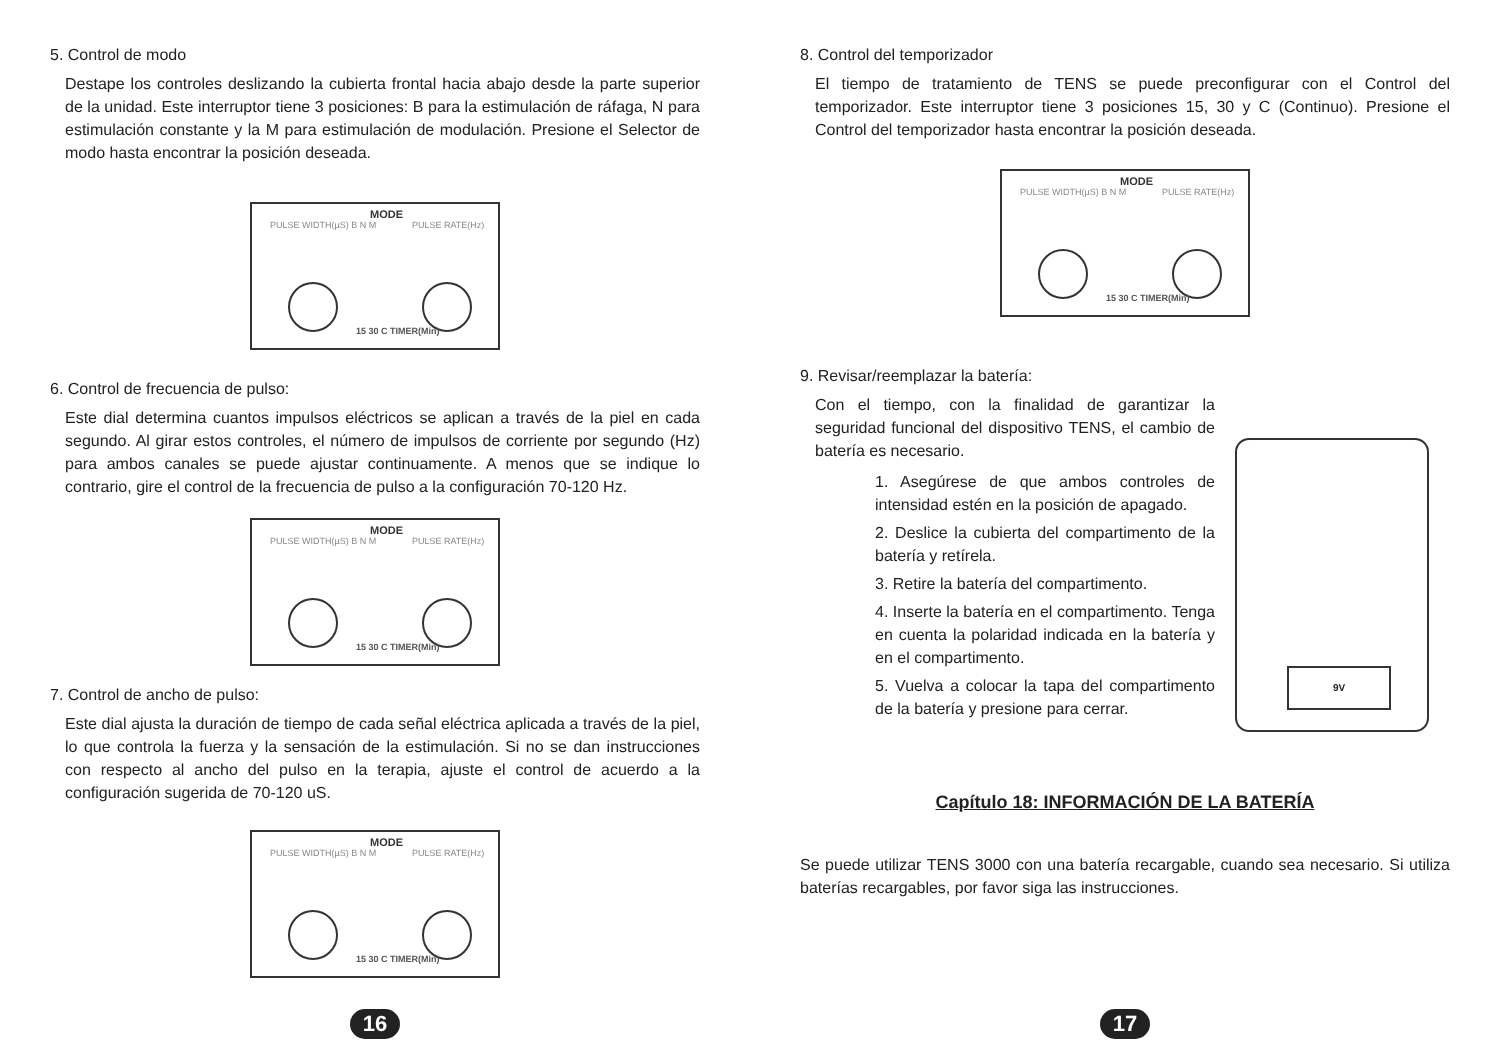5. Control de modo
Destape los controles deslizando la cubierta frontal hacia abajo desde la parte superior de la unidad. Este interruptor tiene 3 posiciones: B para la estimulación de ráfaga, N para estimulación constante y la M para estimulación de modulación. Presione el Selector de modo hasta encontrar la posición deseada.
MODE
PULSE WIDTH(µS) B N M PULSE RATE(Hz)
15 30 C TIMER(Min)
6. Control de frecuencia de pulso:
Este dial determina cuantos impulsos eléctricos se aplican a través de la piel en cada segundo. Al girar estos controles, el número de impulsos de corriente por segundo (Hz) para ambos canales se puede ajustar continuamente. A menos que se indique lo contrario, gire el control de la frecuencia de pulso a la configuración 70-120 Hz.
MODE
PULSE WIDTH(µS) B N M PULSE RATE(Hz)
15 30 C TIMER(Min)
7. Control de ancho de pulso:
Este dial ajusta la duración de tiempo de cada señal eléctrica aplicada a través de la piel, lo que controla la fuerza y la sensación de la estimulación. Si no se dan instrucciones con respecto al ancho del pulso en la terapia, ajuste el control de acuerdo a la configuración sugerida de 70-120 uS.
MODE
PULSE WIDTH(µS) B N M PULSE RATE(Hz)
15 30 C TIMER(Min)
16
8. Control del temporizador
El tiempo de tratamiento de TENS se puede preconfigurar con el Control del temporizador. Este interruptor tiene 3 posiciones 15, 30 y C (Continuo). Presione el Control del temporizador hasta encontrar la posición deseada.
MODE
PULSE WIDTH(µS) B N M PULSE RATE(Hz)
15 30 C TIMER(Min)
9. Revisar/reemplazar la batería:
Con el tiempo, con la finalidad de garantizar la seguridad funcional del dispositivo TENS, el cambio de batería es necesario.
1. Asegúrese de que ambos controles de intensidad estén en la posición de apagado.
2. Deslice la cubierta del compartimento de la batería y retírela.
3. Retire la batería del compartimento.
4. Inserte la batería en el compartimento. Tenga en cuenta la polaridad indicada en la batería y en el compartimento.
5. Vuelva a colocar la tapa del compartimento de la batería y presione para cerrar.
9V
Capítulo 18: INFORMACIÓN DE LA BATERÍA
Se puede utilizar TENS 3000 con una batería recargable, cuando sea necesario. Si utiliza baterías recargables, por favor siga las instrucciones.
17